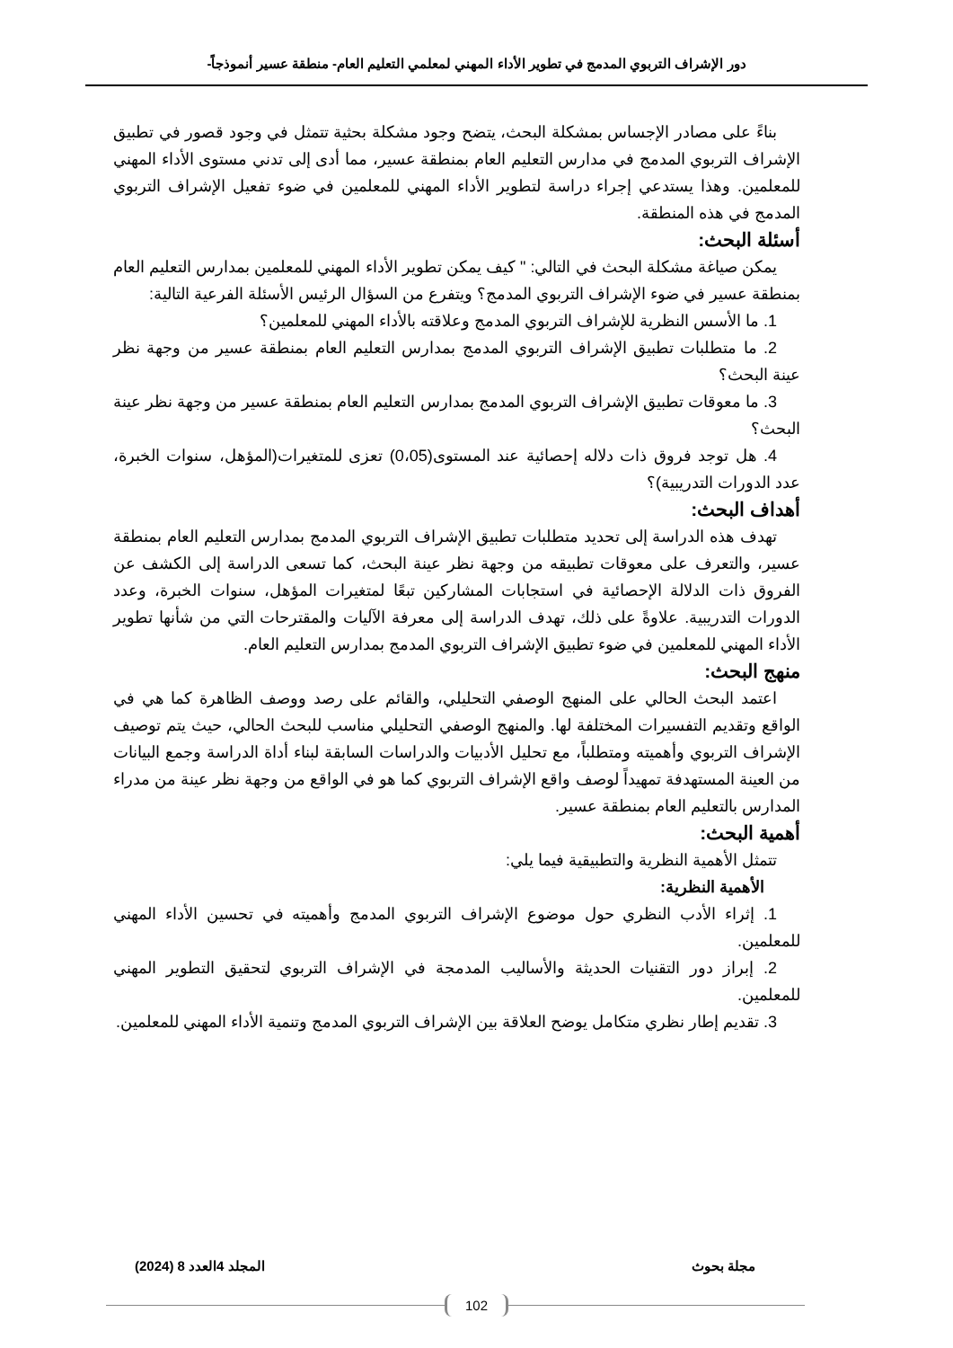دور الإشراف التربوي المدمج في تطوير الأداء المهني لمعلمي التعليم العام- منطقة عسير أنموذجاً-
بناءً على مصادر الإجساس بمشكلة البحث، يتضح وجود مشكلة بحثية تتمثل في وجود قصور في تطبيق الإشراف التربوي المدمج في مدارس التعليم العام بمنطقة عسير، مما أدى إلى تدني مستوى الأداء المهني للمعلمين. وهذا يستدعي إجراء دراسة لتطوير الأداء المهني للمعلمين في ضوء تفعيل الإشراف التربوي المدمج في هذه المنطقة.
أسئلة البحث:
يمكن صياغة مشكلة البحث في التالي: " كيف يمكن تطوير الأداء المهني للمعلمين بمدارس التعليم العام بمنطقة عسير في ضوء الإشراف التربوي المدمج؟ ويتفرع من السؤال الرئيس الأسئلة الفرعية التالية:
1. ما الأسس النظرية للإشراف التربوي المدمج وعلاقته بالأداء المهني للمعلمين؟
2. ما متطلبات تطبيق الإشراف التربوي المدمج بمدارس التعليم العام بمنطقة عسير من وجهة نظر عينة البحث؟
3. ما معوقات تطبيق الإشراف التربوي المدمج بمدارس التعليم العام بمنطقة عسير من وجهة نظر عينة البحث؟
4. هل توجد فروق ذات دلاله إحصائية عند المستوى(0،05) تعزى للمتغيرات(المؤهل، سنوات الخبرة، عدد الدورات التدريبية)؟
أهداف البحث:
تهدف هذه الدراسة إلى تحديد متطلبات تطبيق الإشراف التربوي المدمج بمدارس التعليم العام بمنطقة عسير، والتعرف على معوقات تطبيقه من وجهة نظر عينة البحث، كما تسعى الدراسة إلى الكشف عن الفروق ذات الدلالة الإحصائية في استجابات المشاركين تبعًا لمتغيرات المؤهل، سنوات الخبرة، وعدد الدورات التدريبية. علاوةً على ذلك، تهدف الدراسة إلى معرفة الآليات والمقترحات التي من شأنها تطوير الأداء المهني للمعلمين في ضوء تطبيق الإشراف التربوي المدمج بمدارس التعليم العام.
منهج البحث:
اعتمد البحث الحالي على المنهج الوصفي التحليلي، والقائم على رصد ووصف الظاهرة كما هي في الواقع وتقديم التفسيرات المختلفة لها. والمنهج الوصفي التحليلي مناسب للبحث الحالي، حيث يتم توصيف الإشراف التربوي وأهميته ومتطلباً، مع تحليل الأدبيات والدراسات السابقة لبناء أداة الدراسة وجمع البيانات من العينة المستهدفة تمهيداً لوصف واقع الإشراف التربوي كما هو في الواقع من وجهة نظر عينة من مدراء المدارس بالتعليم العام بمنطقة عسير.
أهمية البحث:
تتمثل الأهمية النظرية والتطبيقية فيما يلي:
الأهمية النظرية:
1. إثراء الأدب النظري حول موضوع الإشراف التربوي المدمج وأهميته في تحسين الأداء المهني للمعلمين.
2. إبراز دور التقنيات الحديثة والأساليب المدمجة في الإشراف التربوي لتحقيق التطوير المهني للمعلمين.
3. تقديم إطار نظري متكامل يوضح العلاقة بين الإشراف التربوي المدمج وتنمية الأداء المهني للمعلمين.
مجلة بحوث المجلد 4العدد 8 (2024)
102